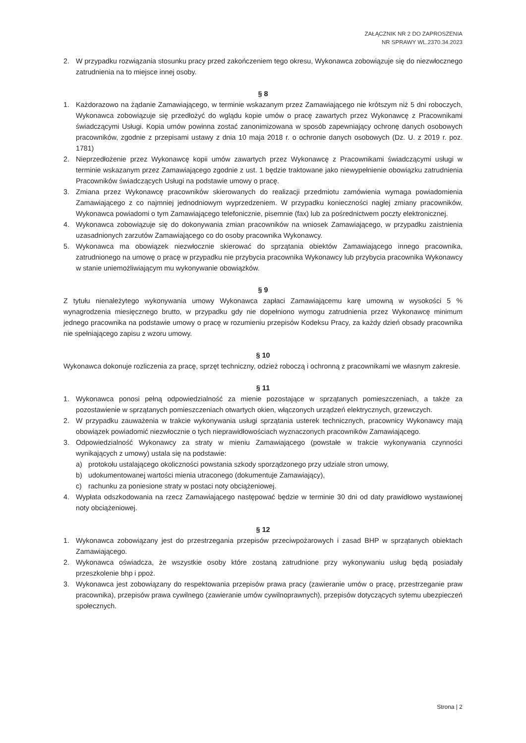ZAŁĄCZNIK NR 2 DO ZAPROSZENIA
NR SPRAWY WL.2370.34.2023
2. W przypadku rozwiązania stosunku pracy przed zakończeniem tego okresu, Wykonawca zobowiązuje się do niezwłocznego zatrudnienia na to miejsce innej osoby.
§ 8
1. Każdorazowo na żądanie Zamawiającego, w terminie wskazanym przez Zamawiającego nie krótszym niż 5 dni roboczych, Wykonawca zobowiązuje się przedłożyć do wglądu kopie umów o pracę zawartych przez Wykonawcę z Pracownikami świadczącymi Usługi. Kopia umów powinna zostać zanonimizowana w sposób zapewniający ochronę danych osobowych pracowników, zgodnie z przepisami ustawy z dnia 10 maja 2018 r. o ochronie danych osobowych (Dz. U. z 2019 r. poz. 1781)
2. Nieprzedłożenie przez Wykonawcę kopii umów zawartych przez Wykonawcę z Pracownikami świadczącymi usługi w terminie wskazanym przez Zamawiającego zgodnie z ust. 1 będzie traktowane jako niewypełnienie obowiązku zatrudnienia Pracowników świadczących Usługi na podstawie umowy o pracę.
3. Zmiana przez Wykonawcę pracowników skierowanych do realizacji przedmiotu zamówienia wymaga powiadomienia Zamawiającego z co najmniej jednodniowym wyprzedzeniem. W przypadku konieczności nagłej zmiany pracowników, Wykonawca powiadomi o tym Zamawiającego telefonicznie, pisemnie (fax) lub za pośrednictwem poczty elektronicznej.
4. Wykonawca zobowiązuje się do dokonywania zmian pracowników na wniosek Zamawiającego, w przypadku zaistnienia uzasadnionych zarzutów Zamawiającego co do osoby pracownika Wykonawcy.
5. Wykonawca ma obowiązek niezwłocznie skierować do sprzątania obiektów Zamawiającego innego pracownika, zatrudnionego na umowę o pracę w przypadku nie przybycia pracownika Wykonawcy lub przybycia pracownika Wykonawcy w stanie uniemożliwiającym mu wykonywanie obowiązków.
§ 9
Z tytułu nienależytego wykonywania umowy Wykonawca zapłaci Zamawiającemu karę umowną w wysokości 5 % wynagrodzenia miesięcznego brutto, w przypadku gdy nie dopełniono wymogu zatrudnienia przez Wykonawcę minimum jednego pracownika na podstawie umowy o pracę w rozumieniu przepisów Kodeksu Pracy, za każdy dzień obsady pracownika nie spełniającego zapisu z wzoru umowy.
§ 10
Wykonawca dokonuje rozliczenia za pracę, sprzęt techniczny, odzież roboczą i ochronną z pracownikami we własnym zakresie.
§ 11
1. Wykonawca ponosi pełną odpowiedzialność za mienie pozostające w sprzątanych pomieszczeniach, a także za pozostawienie w sprzątanych pomieszczeniach otwartych okien, włączonych urządzeń elektrycznych, grzewczych.
2. W przypadku zauważenia w trakcie wykonywania usługi sprzątania usterek technicznych, pracownicy Wykonawcy mają obowiązek powiadomić niezwłocznie o tych nieprawidłowościach wyznaczonych pracowników Zamawiającego.
3. Odpowiedzialność Wykonawcy za straty w mieniu Zamawiającego (powstałe w trakcie wykonywania czynności wynikających z umowy) ustala się na podstawie:
a) protokołu ustalającego okoliczności powstania szkody sporządzonego przy udziale stron umowy,
b) udokumentowanej wartości mienia utraconego (dokumentuje Zamawiający),
c) rachunku za poniesione straty w postaci noty obciążeniowej.
4. Wypłata odszkodowania na rzecz Zamawiającego następować będzie w terminie 30 dni od daty prawidłowo wystawionej noty obciążeniowej.
§ 12
1. Wykonawca zobowiązany jest do przestrzegania przepisów przeciwpożarowych i zasad BHP w sprzątanych obiektach Zamawiającego.
2. Wykonawca oświadcza, że wszystkie osoby które zostaną zatrudnione przy wykonywaniu usług będą posiadały przeszkolenie bhp i ppoż.
3. Wykonawca jest zobowiązany do respektowania przepisów prawa pracy (zawieranie umów o pracę, przestrzeganie praw pracownika), przepisów prawa cywilnego (zawieranie umów cywilnoprawnych), przepisów dotyczących sytemu ubezpieczeń społecznych.
Strona | 2